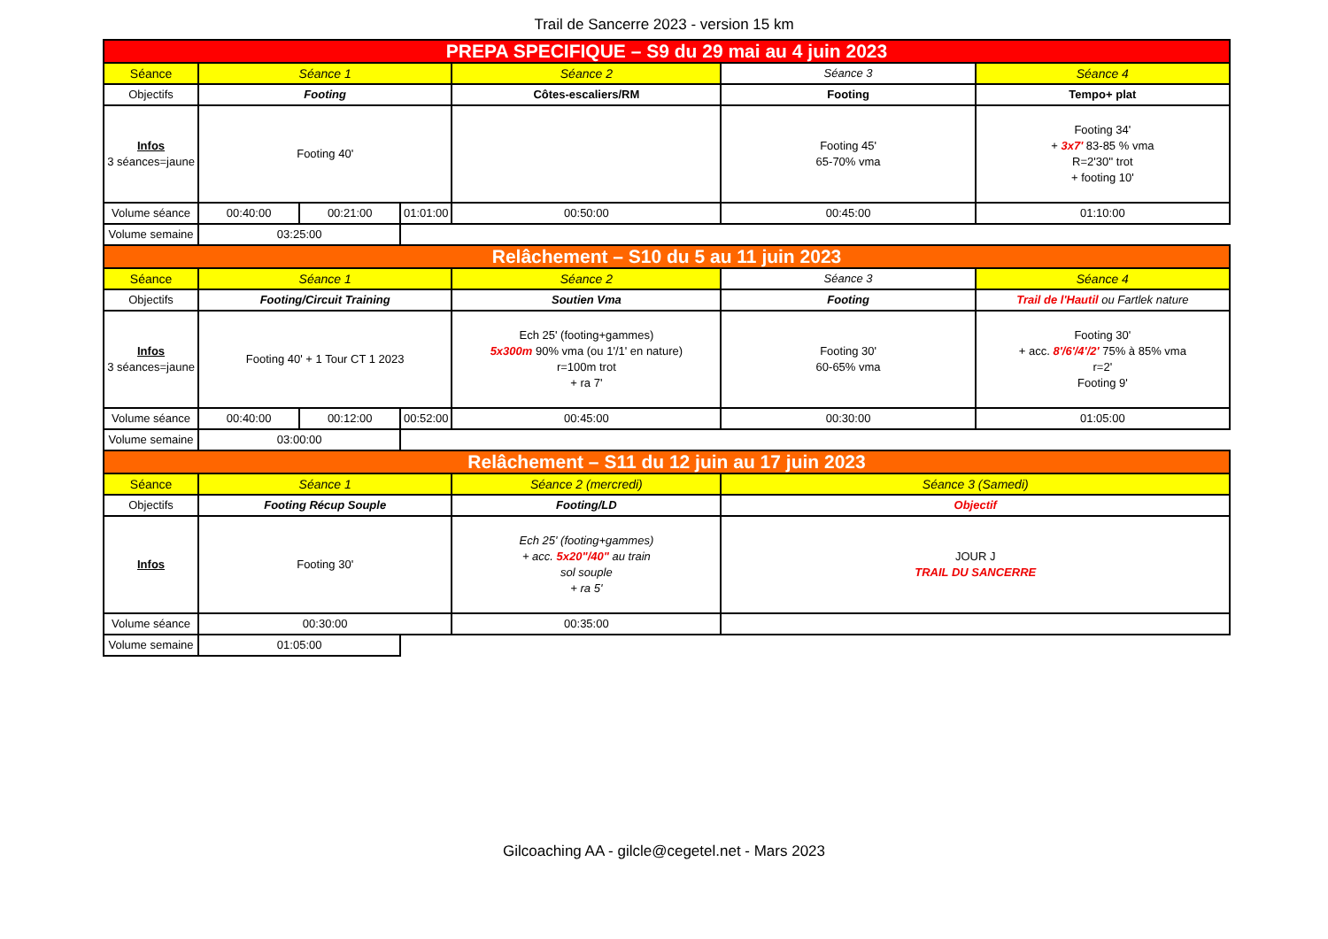Trail de Sancerre 2023 - version 15 km
| PREPA SPECIFIQUE – S9 du 29 mai au 4 juin 2023 | | | | | | |
| Séance | Séance 1 | | | Séance 2 | Séance 3 | Séance 4 |
| Objectifs | Footing | | | Côtes-escaliers/RM | Footing | Tempo+ plat |
| Infos 3 séances=jaune | Footing 40' | | | | Footing 45' 65-70% vma | Footing 34' + 3x7' 83-85 % vma R=2'30'' trot + footing 10' |
| Volume séance | 00:40:00 | 00:21:00 | 01:01:00 | 00:50:00 | 00:45:00 | 01:10:00 |
| Volume semaine | 03:25:00 | | | | | |
| Relâchement – S10 du 5 au 11 juin 2023 | | | | | | |
| Séance | Séance 1 | | | Séance 2 | Séance 3 | Séance 4 |
| Objectifs | Footing/Circuit Training | | | Soutien Vma | Footing | Trail de l'Hautil ou Fartlek nature |
| Infos 3 séances=jaune | Footing 40' + 1 Tour CT 1 2023 | | | Ech 25' (footing+gammes) 5x300m 90% vma (ou 1'/1' en nature) r=100m trot + ra 7' | Footing 30' 60-65% vma | Footing 30' + acc. 8'/6'/4'/2' 75% à 85% vma r=2' Footing 9' |
| Volume séance | 00:40:00 | 00:12:00 | 00:52:00 | 00:45:00 | 00:30:00 | 01:05:00 |
| Volume semaine | 03:00:00 | | | | | |
| Relâchement – S11 du 12 juin au 17 juin 2023 | | | | | | |
| Séance | Séance 1 | | | Séance 2 (mercredi) | Séance 3 (Samedi) | |
| Objectifs | Footing Récup Souple | | | Footing/LD | Objectif | |
| Infos | Footing 30' | | | Ech 25' (footing+gammes) + acc. 5x20"/40" au train sol souple + ra 5' | JOUR J TRAIL DU SANCERRE | |
| Volume séance | 00:30:00 | | | 00:35:00 | | |
| Volume semaine | 01:05:00 | | | | | |
Gilcoaching AA - gilcle@cegetel.net - Mars 2023